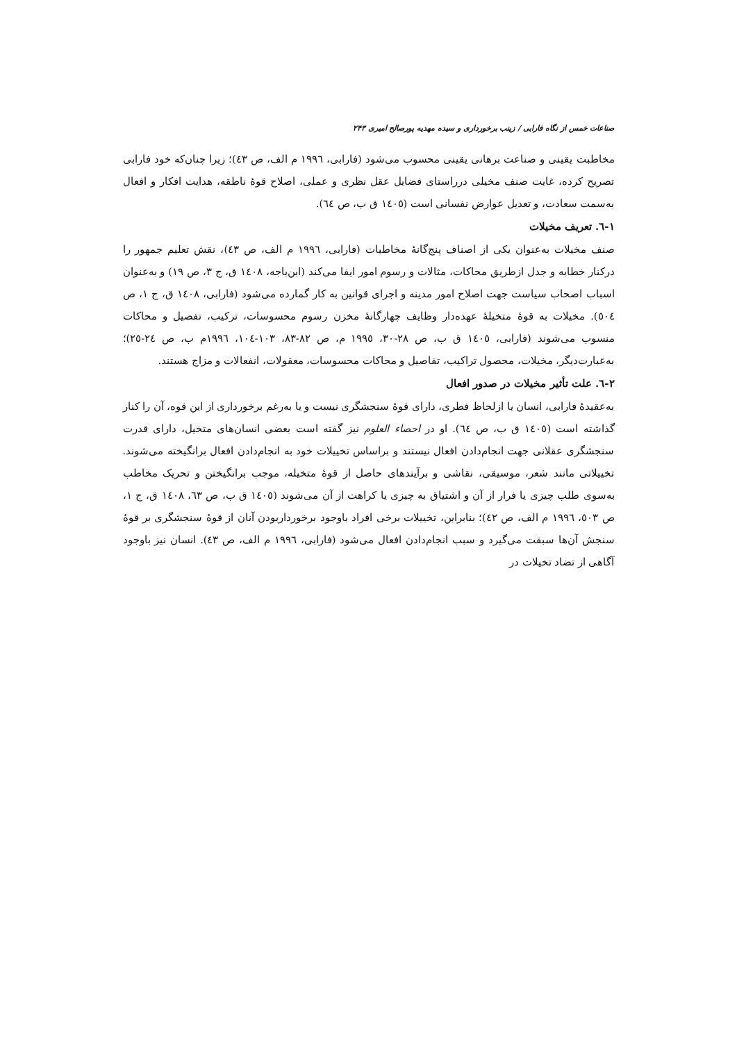صناعات خمس از نگاه فارابی / زینب برخورداری و سیده مهدیه پورصالح امیری ۲۴۳
مخاطبت یقینی و صناعت برهانی یقینی محسوب می‌شود (فارابی، ۱۹۹٦ م الف، ص ٤٣)؛ زیرا چنان‌که خود فارابی تصریح کرده، غایت صنف مخیلی درراستای فضایل عقل نظری و عملی، اصلاح قوهٔ ناطقه، هدایت افکار و افعال به‌سمت سعادت، و تعدیل عوارض نفسانی است (١٤٠٥ ق ب، ص ٦٤).
١-٦. تعریف مخیلات
صنف مخیلات به‌عنوان یکی از اصناف پنج‌گانهٔ مخاطبات (فارابی، ۱۹۹٦ م الف، ص ٤٣)، نقش تعلیم جمهور را درکنار خطابه و جدل ازطریق محاکات، مثالات و رسوم امور ایفا می‌کند (ابن‌باجه، ١٤٠٨ ق، ج ٣، ص ١٩) و به‌عنوان اسباب اصحاب سیاست جهت اصلاح امور مدینه و اجرای قوانین به کار گمارده می‌شود (فارابی، ١٤٠٨ ق، ج ١، ص ٥٠٤). مخیلات به قوهٔ متخیلهٔ عهده‌دار وظایف چهارگانهٔ مخزن رسوم محسوسات، ترکیب، تفصیل و محاکات منسوب می‌شوند (فارابی، ١٤٠٥ ق ب، ص ٢٨-٣٠، ۱۹۹٥ م، ص ٨٢-٨٣، ١٠٣-١٠٤، ۱۹۹٦م ب، ص ٢٤-٢٥)؛ به‌عبارت‌دیگر، مخیلات، محصول تراکیب، تفاصیل و محاکات محسوسات، معقولات، انفعالات و مزاج هستند.
٢-٦. علت تأثیر مخیلات در صدور افعال
به‌عقیدهٔ فارابی، انسان یا ازلحاظ فطری، دارای قوهٔ سنجشگری نیست و یا به‌رغم برخورداری از این قوه، آن را کنار گذاشته است (١٤٠٥ ق ب، ص ٦٤). او در احصاء العلوم نیز گفته است بعضی انسان‌های متخیل، دارای قدرت سنجشگری عقلانی جهت انجام‌دادن افعال نیستند و براساس تخییلات خود به انجام‌دادن افعال برانگیخته می‌شوند. تخییلاتی مانند شعر، موسیقی، نقاشی و برآیندهای حاصل از قوهٔ متخیله، موجب برانگیختن و تحریک مخاطب به‌سوی طلب چیزی یا فرار از آن و اشتیاق به چیزی یا کراهت از آن می‌شوند (١٤٠٥ ق ب، ص ٦٣، ١٤٠٨ ق، ج ١، ص ٥٠٣، ۱۹۹٦ م الف، ص ٤٢)؛ بنابراین، تخییلات برخی افراد باوجود برخورداربودن آنان از قوهٔ سنجشگری بر قوهٔ سنجش آن‌ها سبقت می‌گیرد و سبب انجام‌دادن افعال می‌شود (فارابی، ۱۹۹٦ م الف، ص ٤٣). انسان نیز باوجود آگاهی از تضاد تخیلات در